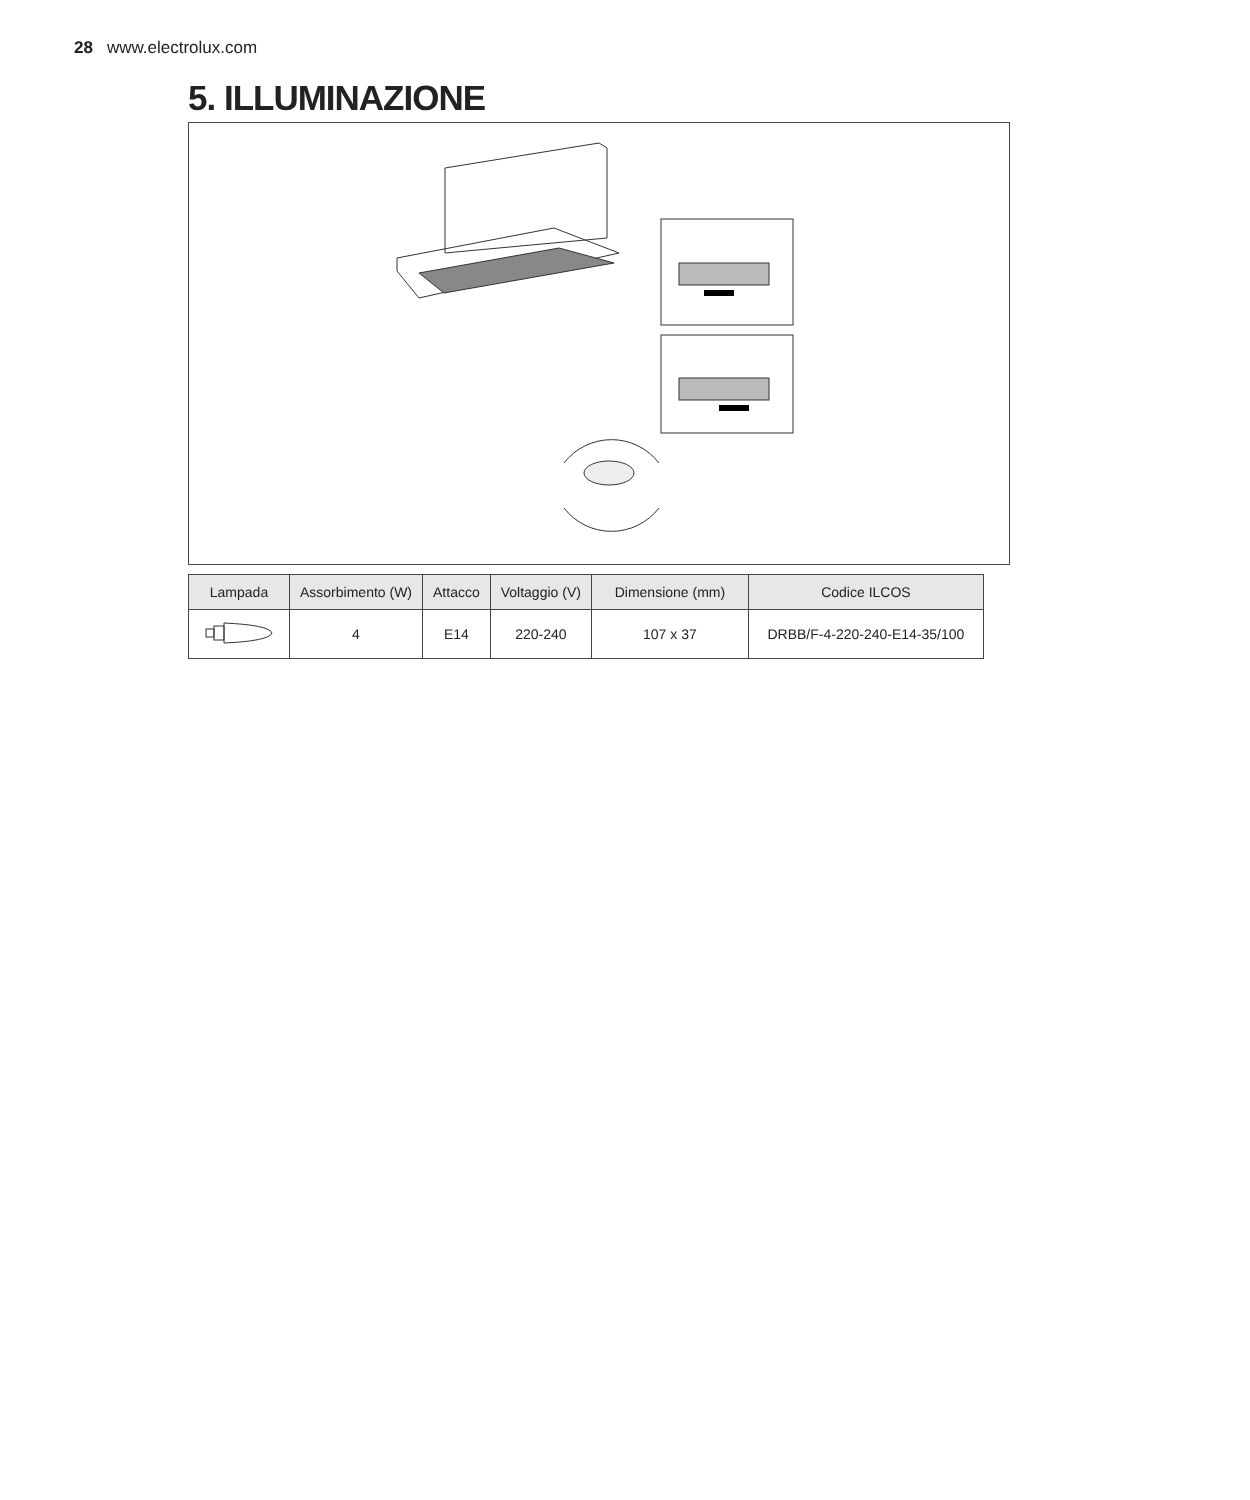28 www.electrolux.com
5. ILLUMINAZIONE
| Lampada | Assorbimento (W) | Attacco | Voltaggio (V) | Dimensione (mm) | Codice ILCOS |
| --- | --- | --- | --- | --- | --- |
| | 4 | E14 | 220-240 | 107 x 37 | DRBB/F-4-220-240-E14-35/100 |